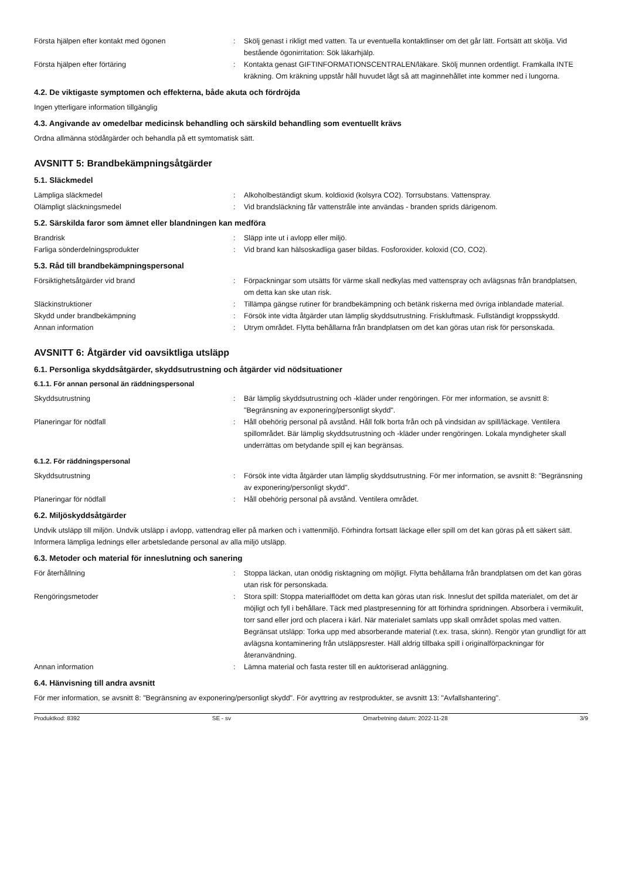Första hjälpen efter kontakt med ögonen : Skölj genast i rikligt med vatten. Ta ur eventuella kontaktlinser om det går lätt. Fortsätt att skölja. Vid bestående ögonirritation: Sök läkarhjälp.
Första hjälpen efter förtäring : Kontakta genast GIFTINFORMATIONSCENTRALEN/läkare. Skölj munnen ordentligt. Framkalla INTE kräkning. Om kräkning uppstår håll huvudet lågt så att maginnehållet inte kommer ned i lungorna.
4.2. De viktigaste symptomen och effekterna, både akuta och fördröjda
Ingen ytterligare information tillgänglig
4.3. Angivande av omedelbar medicinsk behandling och särskild behandling som eventuellt krävs
Ordna allmänna stödåtgärder och behandla på ett symtomatisk sätt.
AVSNITT 5: Brandbekämpningsåtgärder
5.1. Släckmedel
Lämpliga släckmedel : Alkoholbeständigt skum. koldioxid (kolsyra CO2). Torrsubstans. Vattenspray.
Olämpligt släckningsmedel : Vid brandsläckning får vattenstråle inte användas - branden sprids därigenom.
5.2. Särskilda faror som ämnet eller blandningen kan medföra
Brandrisk : Släpp inte ut i avlopp eller miljö.
Farliga sönderdelningsprodukter : Vid brand kan hälsoskadliga gaser bildas. Fosforoxider. koloxid (CO, CO2).
5.3. Råd till brandbekämpningspersonal
Försiktighetsåtgärder vid brand : Förpackningar som utsätts för värme skall nedkylas med vattenspray och avlägsnas från brandplatsen, om detta kan ske utan risk.
Släckinstruktioner : Tillämpa gängse rutiner för brandbekämpning och betänk riskerna med övriga inblandade material.
Skydd under brandbekämpning : Försök inte vidta åtgärder utan lämplig skyddsutrustning. Friskluftmask. Fullständigt kroppsskydd.
Annan information : Utrym området. Flytta behållarna från brandplatsen om det kan göras utan risk för personskada.
AVSNITT 6: Åtgärder vid oavsiktliga utsläpp
6.1. Personliga skyddsåtgärder, skyddsutrustning och åtgärder vid nödsituationer
6.1.1. För annan personal än räddningspersonal
Skyddsutrustning : Bär lämplig skyddsutrustning och -kläder under rengöringen. För mer information, se avsnitt 8: "Begränsning av exponering/personligt skydd".
Planeringar för nödfall : Håll obehörig personal på avstånd. Håll folk borta från och på vindsidan av spill/läckage. Ventilera spillområdet. Bär lämplig skyddsutrustning och -kläder under rengöringen. Lokala myndigheter skall underrättas om betydande spill ej kan begränsas.
6.1.2. För räddningspersonal
Skyddsutrustning : Försök inte vidta åtgärder utan lämplig skyddsutrustning. För mer information, se avsnitt 8: "Begränsning av exponering/personligt skydd".
Planeringar för nödfall : Håll obehörig personal på avstånd. Ventilera området.
6.2. Miljöskyddsåtgärder
Undvik utsläpp till miljön. Undvik utsläpp i avlopp, vattendrag eller på marken och i vattenmiljö. Förhindra fortsatt läckage eller spill om det kan göras på ett säkert sätt. Informera lämpliga lednings eller arbetsledande personal av alla miljö utsläpp.
6.3. Metoder och material för inneslutning och sanering
För återhållning : Stoppa läckan, utan onödig risktagning om möjligt. Flytta behållarna från brandplatsen om det kan göras utan risk för personskada.
Rengöringsmetoder : Stora spill: Stoppa materialflödet om detta kan göras utan risk. Inneslut det spillda materialet, om det är möjligt och fyll i behållare. Täck med plastpresenning för att förhindra spridningen. Absorbera i vermikulit, torr sand eller jord och placera i kärl. När materialet samlats upp skall området spolas med vatten. Begränsat utsläpp: Torka upp med absorberande material (t.ex. trasa, skinn). Rengör ytan grundligt för att avlägsna kontaminering från utsläppsrester. Häll aldrig tillbaka spill i originalförpackningar för återanvändning.
Annan information : Lämna material och fasta rester till en auktoriserad anläggning.
6.4. Hänvisning till andra avsnitt
För mer information, se avsnitt 8: "Begränsning av exponering/personligt skydd". För avyttring av restprodukter, se avsnitt 13: "Avfallshantering".
Produktkod: 8392 SE - sv Omarbetning datum: 2022-11-28 3/9